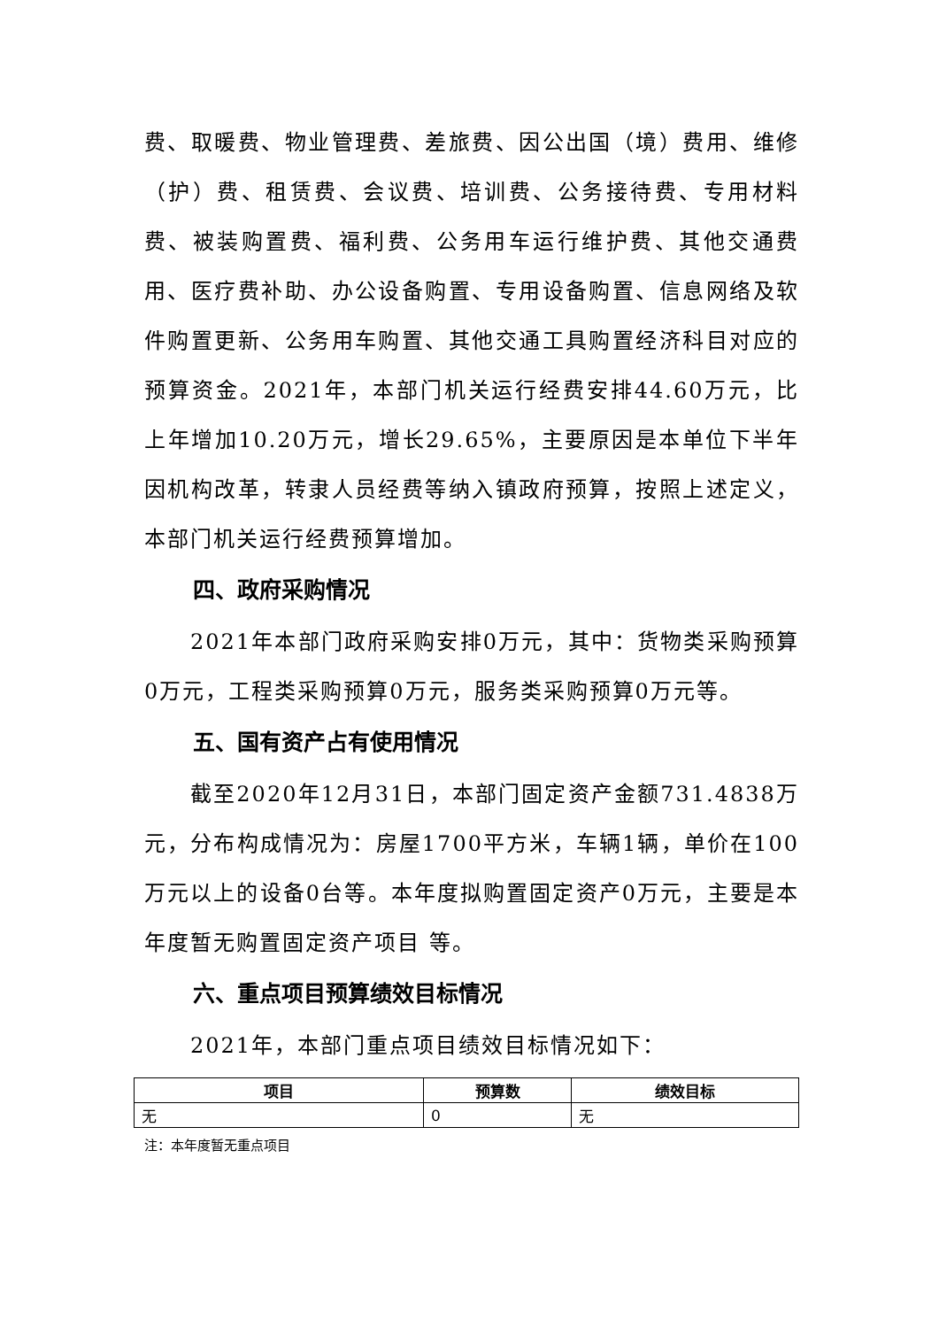费、取暖费、物业管理费、差旅费、因公出国（境）费用、维修（护）费、租赁费、会议费、培训费、公务接待费、专用材料费、被装购置费、福利费、公务用车运行维护费、其他交通费用、医疗费补助、办公设备购置、专用设备购置、信息网络及软件购置更新、公务用车购置、其他交通工具购置经济科目对应的预算资金。2021年，本部门机关运行经费安排44.60万元，比上年增加10.20万元，增长29.65%，主要原因是本单位下半年因机构改革，转隶人员经费等纳入镇政府预算，按照上述定义，本部门机关运行经费预算增加。
四、政府采购情况
2021年本部门政府采购安排0万元，其中：货物类采购预算0万元，工程类采购预算0万元，服务类采购预算0万元等。
五、国有资产占有使用情况
截至2020年12月31日，本部门固定资产金额731.4838万元，分布构成情况为：房屋1700平方米，车辆1辆，单价在100万元以上的设备0台等。本年度拟购置固定资产0万元，主要是本年度暂无购置固定资产项目 等。
六、重点项目预算绩效目标情况
2021年，本部门重点项目绩效目标情况如下：
| 项目 | 预算数 | 绩效目标 |
| --- | --- | --- |
| 无 | 0 | 无 |
注：本年度暂无重点项目